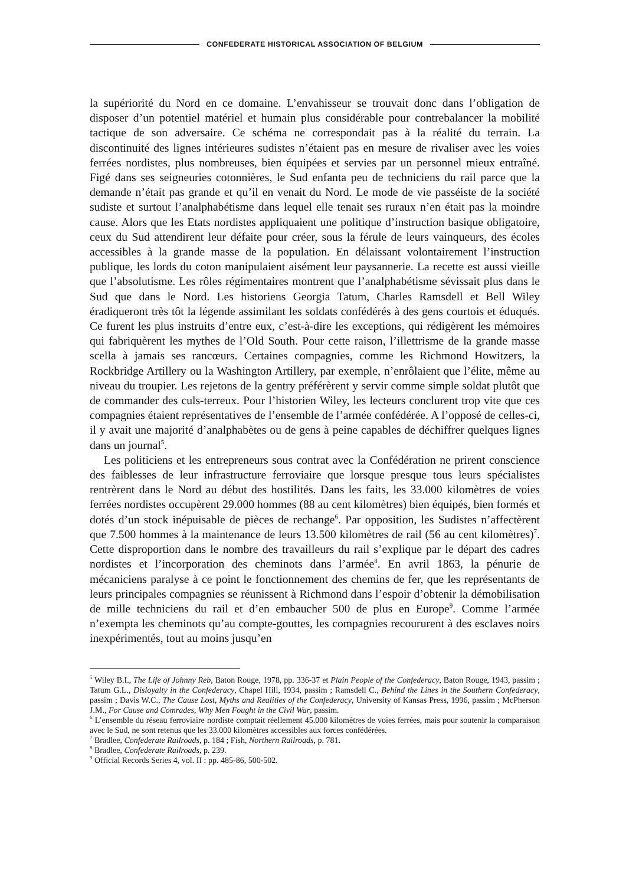CONFEDERATE HISTORICAL ASSOCIATION OF BELGIUM
la supériorité du Nord en ce domaine. L’envahisseur se trouvait donc dans l’obligation de disposer d’un potentiel matériel et humain plus considérable pour contrebalancer la mobilité tactique de son adversaire. Ce schéma ne correspondait pas à la réalité du terrain. La discontinuité des lignes intérieures sudistes n’étaient pas en mesure de rivaliser avec les voies ferrées nordistes, plus nombreuses, bien équipées et servies par un personnel mieux entraîné. Figé dans ses seigneuries cotonnières, le Sud enfanta peu de techniciens du rail parce que la demande n’était pas grande et qu’il en venait du Nord. Le mode de vie passéiste de la société sudiste et surtout l’analphabétisme dans lequel elle tenait ses ruraux n’en était pas la moindre cause. Alors que les Etats nordistes appliquaient une politique d’instruction basique obligatoire, ceux du Sud attendirent leur défaite pour créer, sous la férule de leurs vainqueurs, des écoles accessibles à la grande masse de la population. En délaissant volontairement l’instruction publique, les lords du coton manipulaient aisément leur paysannerie. La recette est aussi vieille que l’absolutisme. Les rôles régimentaires montrent que l’analphabétisme sévissait plus dans le Sud que dans le Nord. Les historiens Georgia Tatum, Charles Ramsdell et Bell Wiley éradiqueront très tôt la légende assimilant les soldats confédérés à des gens courtois et éduqués. Ce furent les plus instruits d’entre eux, c’est-à-dire les exceptions, qui rédigèrent les mémoires qui fabriquèrent les mythes de l’Old South. Pour cette raison, l’illettrisme de la grande masse scella à jamais ses rancœurs. Certaines compagnies, comme les Richmond Howitzers, la Rockbridge Artillery ou la Washington Artillery, par exemple, n’enrôlaient que l’élite, même au niveau du troupier. Les rejetons de la gentry préférèrent y servir comme simple soldat plutôt que de commander des culs-terreux. Pour l’historien Wiley, les lecteurs conclurent trop vite que ces compagnies étaient représentatives de l’ensemble de l’armée confédérée. A l’opposé de celles-ci, il y avait une majorité d’analphabètes ou de gens à peine capables de déchiffrer quelques lignes dans un journal<sup>5</sup>.
Les politiciens et les entrepreneurs sous contrat avec la Confédération ne prirent conscience des faiblesses de leur infrastructure ferroviaire que lorsque presque tous leurs spécialistes rentrèrent dans le Nord au début des hostilités. Dans les faits, les 33.000 kilomètres de voies ferrées nordistes occupèrent 29.000 hommes (88 au cent kilomètres) bien équipés, bien formés et dotés d’un stock inépuisable de pièces de rechange<sup>6</sup>. Par opposition, les Sudistes n’affectèrent que 7.500 hommes à la maintenance de leurs 13.500 kilomètres de rail (56 au cent kilomètres)<sup>7</sup>. Cette disproportion dans le nombre des travailleurs du rail s’explique par le départ des cadres nordistes et l’incorporation des cheminots dans l’armée<sup>8</sup>. En avril 1863, la pénurie de mécaniciens paralyse à ce point le fonctionnement des chemins de fer, que les représentants de leurs principales compagnies se réunissent à Richmond dans l’espoir d’obtenir la démobilisation de mille techniciens du rail et d’en embaucher 500 de plus en Europe<sup>9</sup>. Comme l’armée n’exempta les cheminots qu’au compte-gouttes, les compagnies recoururent à des esclaves noirs inexpérimentés, tout au moins jusqu’en
<sup>5</sup> Wiley B.I., The Life of Johnny Reb, Baton Rouge, 1978, pp. 336-37 et Plain People of the Confederacy, Baton Rouge, 1943, passim ; Tatum G.L., Disloyalty in the Confederacy, Chapel Hill, 1934, passim ; Ramsdell C., Behind the Lines in the Southern Confederacy, passim ; Davis W.C., The Cause Lost, Myths and Realities of the Confederacy, University of Kansas Press, 1996, passim ; McPherson J.M., For Cause and Comrades, Why Men Fought in the Civil War, passim.
<sup>6</sup> L’ensemble du réseau ferroviaire nordiste comptait réellement 45.000 kilomètres de voies ferrées, mais pour soutenir la comparaison avec le Sud, ne sont retenus que les 33.000 kilomètres accessibles aux forces confédérées.
<sup>7</sup> Bradlee, Confederate Railroads, p. 184 ; Fish, Northern Railroads, p. 781.
<sup>8</sup> Bradlee, Confederate Railroads, p. 239.
<sup>9</sup> Official Records Series 4, vol. II : pp. 485-86, 500-502.